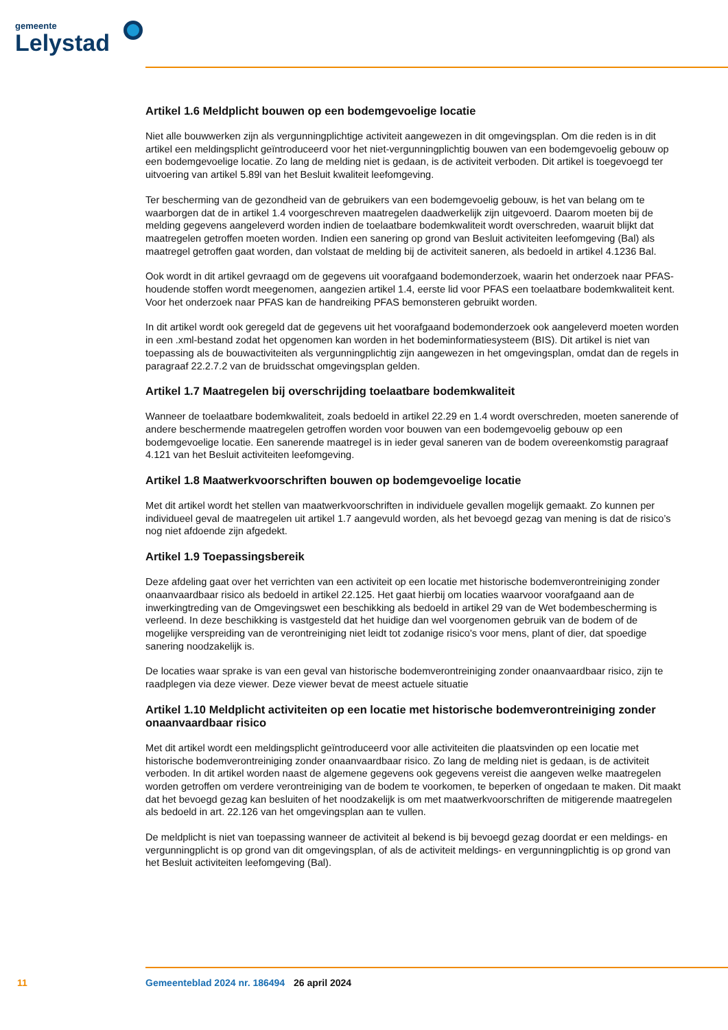gemeente
Lelystad
Artikel 1.6 Meldplicht bouwen op een bodemgevoelige locatie
Niet alle bouwwerken zijn als vergunningplichtige activiteit aangewezen in dit omgevingsplan. Om die reden is in dit artikel een meldingsplicht geïntroduceerd voor het niet-vergunningplichtig bouwen van een bodemgevoelig gebouw op een bodemgevoelige locatie. Zo lang de melding niet is gedaan, is de activiteit verboden. Dit artikel is toegevoegd ter uitvoering van artikel 5.89l van het Besluit kwaliteit leef­omgeving.
Ter bescherming van de gezondheid van de gebruikers van een bodemgevoelig gebouw, is het van belang om te waarborgen dat de in artikel 1.4 voorgeschreven maatregelen daadwerkelijk zijn uitgevoerd. Daarom moeten bij de melding gegevens aangeleverd worden indien de toelaatbare bodemkwaliteit wordt overschreden, waaruit blijkt dat maatregelen getroffen moeten worden. Indien een sanering op grond van Besluit activiteiten leefomgeving (Bal) als maatregel getroffen gaat worden, dan volstaat de melding bij de activiteit saneren, als bedoeld in artikel 4.1236 Bal.
Ook wordt in dit artikel gevraagd om de gegevens uit voorafgaand bodemonderzoek, waarin het onderzoek naar PFAS-houdende stoffen wordt meegenomen, aangezien artikel 1.4, eerste lid voor PFAS een toelaat­bare bodemkwaliteit kent. Voor het onderzoek naar PFAS kan de handreiking PFAS bemonsteren gebruikt worden.
In dit artikel wordt ook geregeld dat de gegevens uit het voorafgaand bodemonderzoek ook aangeleverd moeten worden in een .xml-bestand zodat het opgenomen kan worden in het bodeminformatiesysteem (BIS). Dit artikel is niet van toepassing als de bouwactiviteiten als vergunningplichtig zijn aangewezen in het omgevingsplan, omdat dan de regels in paragraaf 22.2.7.2 van de bruidsschat omgevingsplan gelden.
Artikel 1.7 Maatregelen bij overschrijding toelaatbare bodemkwaliteit
Wanneer de toelaatbare bodemkwaliteit, zoals bedoeld in artikel 22.29 en 1.4 wordt overschreden, moeten sanerende of andere beschermende maatregelen getroffen worden voor bouwen van een bodemgevoelig gebouw op een bodemgevoelige locatie. Een sanerende maatregel is in ieder geval saneren van de bodem overeenkomstig paragraaf 4.121 van het Besluit activiteiten leefomgeving.
Artikel 1.8 Maatwerkvoorschriften bouwen op bodemgevoelige locatie
Met dit artikel wordt het stellen van maatwerkvoorschriften in individuele gevallen mogelijk gemaakt. Zo kunnen per individueel geval de maatregelen uit artikel 1.7 aangevuld worden, als het bevoegd gezag van mening is dat de risico’s nog niet afdoende zijn afgedekt.
Artikel 1.9 Toepassingsbereik
Deze afdeling gaat over het verrichten van een activiteit op een locatie met historische bodemverontrei­niging zonder onaanvaardbaar risico als bedoeld in artikel 22.125. Het gaat hierbij om locaties waarvoor voorafgaand aan de inwerkingtreding van de Omgevingswet een beschikking als bedoeld in artikel 29 van de Wet bodembescherming is verleend. In deze beschikking is vastgesteld dat het huidige dan wel voorgenomen gebruik van de bodem of de mogelijke verspreiding van de verontreiniging niet leidt tot zodanige risico's voor mens, plant of dier, dat spoedige sanering noodzakelijk is.
De locaties waar sprake is van een geval van historische bodemverontreiniging zonder onaanvaardbaar risico, zijn te raadplegen via deze viewer. Deze viewer bevat de meest actuele situatie
Artikel 1.10 Meldplicht activiteiten op een locatie met historische bodemverontreiniging zonder onaanvaardbaar risico
Met dit artikel wordt een meldingsplicht geïntroduceerd voor alle activiteiten die plaatsvinden op een locatie met historische bodemverontreiniging zonder onaanvaardbaar risico. Zo lang de melding niet is gedaan, is de activiteit verboden. In dit artikel worden naast de algemene gegevens ook gegevens vereist die aangeven welke maatregelen worden getroffen om verdere verontreiniging van de bodem te voorko­men, te beperken of ongedaan te maken. Dit maakt dat het bevoegd gezag kan besluiten of het noodza­kelijk is om met maatwerkvoorschriften de mitigerende maatregelen als bedoeld in art. 22.126 van het omgevingsplan aan te vullen.
De meldplicht is niet van toepassing wanneer de activiteit al bekend is bij bevoegd gezag doordat er een meldings- en vergunningplicht is op grond van dit omgevingsplan, of als de activiteit meldings- en ver­gunningplichtig is op grond van het Besluit activiteiten leefomgeving (Bal).
11 Gemeenteblad 2024 nr. 186494 26 april 2024